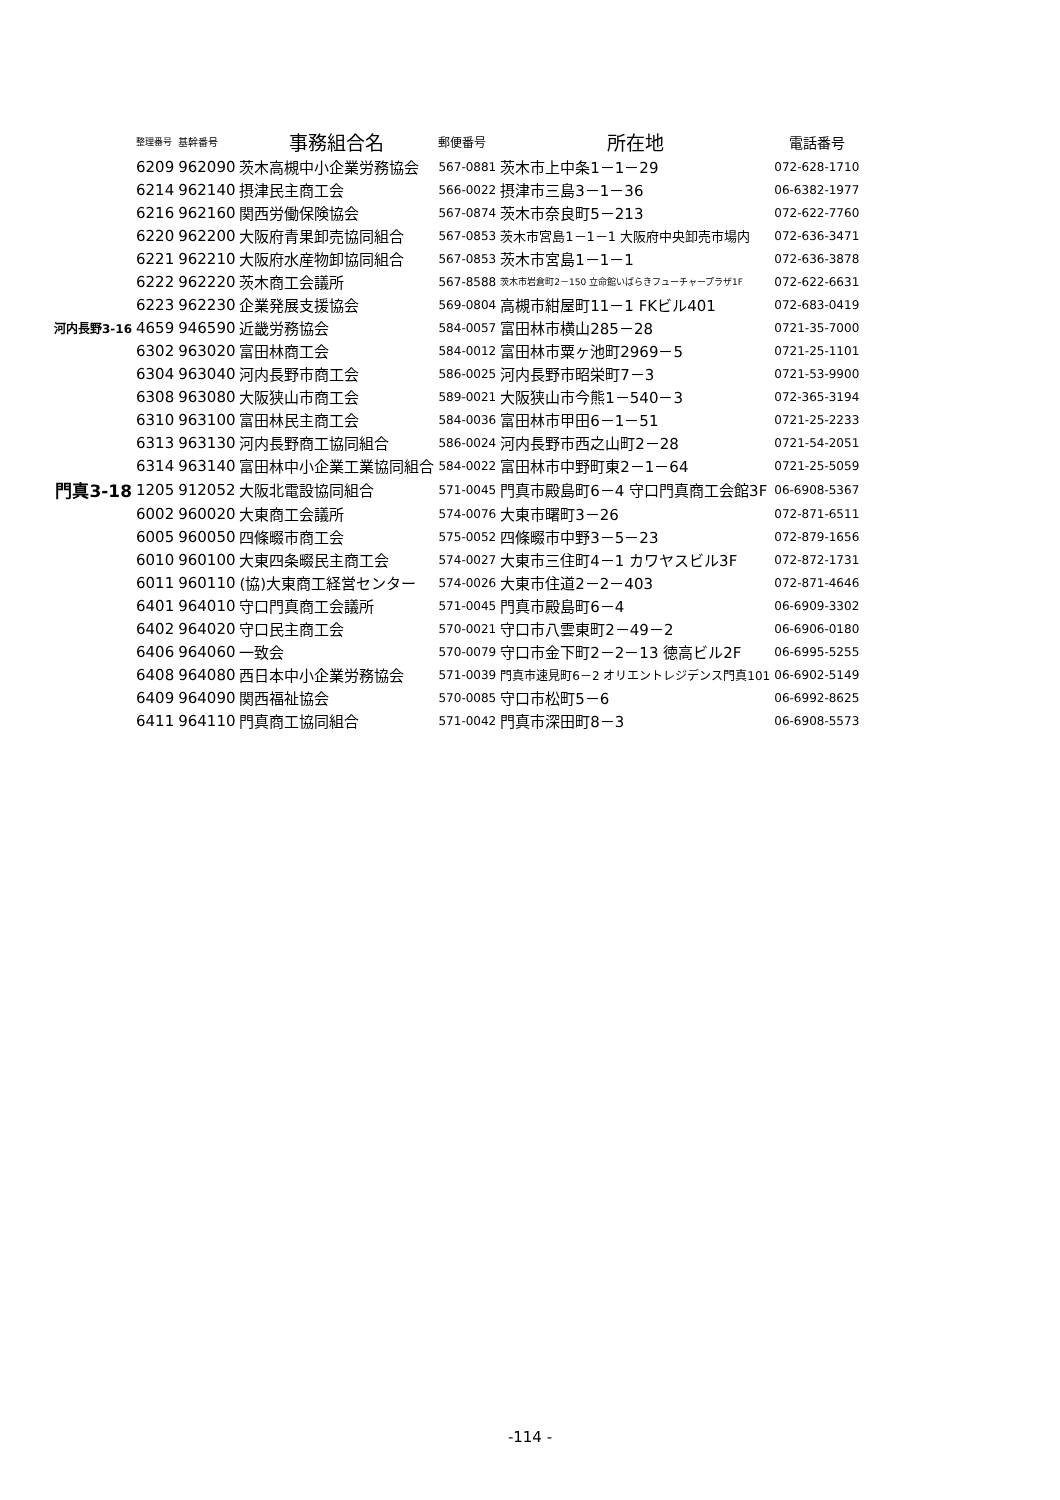| | 整理番号 | 基幹番号 | 事務組合名 | 郵便番号 | 所在地 | 電話番号 |
| --- | --- | --- | --- | --- | --- | --- |
| | 6209 | 962090 | 茨木高槻中小企業労務協会 | 567-0881 | 茨木市上中条1－1－29 | 072-628-1710 |
| | 6214 | 962140 | 摂津民主商工会 | 566-0022 | 摂津市三島3－1－36 | 06-6382-1977 |
| | 6216 | 962160 | 関西労働保険協会 | 567-0874 | 茨木市奈良町5－213 | 072-622-7760 |
| | 6220 | 962200 | 大阪府青果卸売協同組合 | 567-0853 | 茨木市宮島1－1－1 大阪府中央卸売市場内 | 072-636-3471 |
| | 6221 | 962210 | 大阪府水産物卸協同組合 | 567-0853 | 茨木市宮島1－1－1 | 072-636-3878 |
| | 6222 | 962220 | 茨木商工会議所 | 567-8588 | 茨木市岩倉町2－150 立命館いばらきフューチャープラザ1F | 072-622-6631 |
| | 6223 | 962230 | 企業発展支援協会 | 569-0804 | 高槻市紺屋町11－1 FKビル401 | 072-683-0419 |
| 河内長野3-16 | 4659 | 946590 | 近畿労務協会 | 584-0057 | 富田林市横山285－28 | 0721-35-7000 |
| | 6302 | 963020 | 富田林商工会 | 584-0012 | 富田林市粟ヶ池町2969－5 | 0721-25-1101 |
| | 6304 | 963040 | 河内長野市商工会 | 586-0025 | 河内長野市昭栄町7－3 | 0721-53-9900 |
| | 6308 | 963080 | 大阪狭山市商工会 | 589-0021 | 大阪狭山市今熊1－540－3 | 072-365-3194 |
| | 6310 | 963100 | 富田林民主商工会 | 584-0036 | 富田林市甲田6－1－51 | 0721-25-2233 |
| | 6313 | 963130 | 河内長野商工協同組合 | 586-0024 | 河内長野市西之山町2－28 | 0721-54-2051 |
| | 6314 | 963140 | 富田林中小企業工業協同組合 | 584-0022 | 富田林市中野町東2－1－64 | 0721-25-5059 |
| 門真3-18 | 1205 | 912052 | 大阪北電設協同組合 | 571-0045 | 門真市殿島町6－4 守口門真商工会館3F | 06-6908-5367 |
| | 6002 | 960020 | 大東商工会議所 | 574-0076 | 大東市曙町3－26 | 072-871-6511 |
| | 6005 | 960050 | 四條畷市商工会 | 575-0052 | 四條畷市中野3－5－23 | 072-879-1656 |
| | 6010 | 960100 | 大東四条畷民主商工会 | 574-0027 | 大東市三住町4－1 カワヤスビル3F | 072-872-1731 |
| | 6011 | 960110 | (協)大東商工経営センター | 574-0026 | 大東市住道2－2－403 | 072-871-4646 |
| | 6401 | 964010 | 守口門真商工会議所 | 571-0045 | 門真市殿島町6－4 | 06-6909-3302 |
| | 6402 | 964020 | 守口民主商工会 | 570-0021 | 守口市八雲東町2－49－2 | 06-6906-0180 |
| | 6406 | 964060 | 一致会 | 570-0079 | 守口市金下町2－2－13 徳高ビル2F | 06-6995-5255 |
| | 6408 | 964080 | 西日本中小企業労務協会 | 571-0039 | 門真市速見町6－2 オリエントレジデンス門真101 | 06-6902-5149 |
| | 6409 | 964090 | 関西福祉協会 | 570-0085 | 守口市松町5－6 | 06-6992-8625 |
| | 6411 | 964110 | 門真商工協同組合 | 571-0042 | 門真市深田町8－3 | 06-6908-5573 |
-114 -